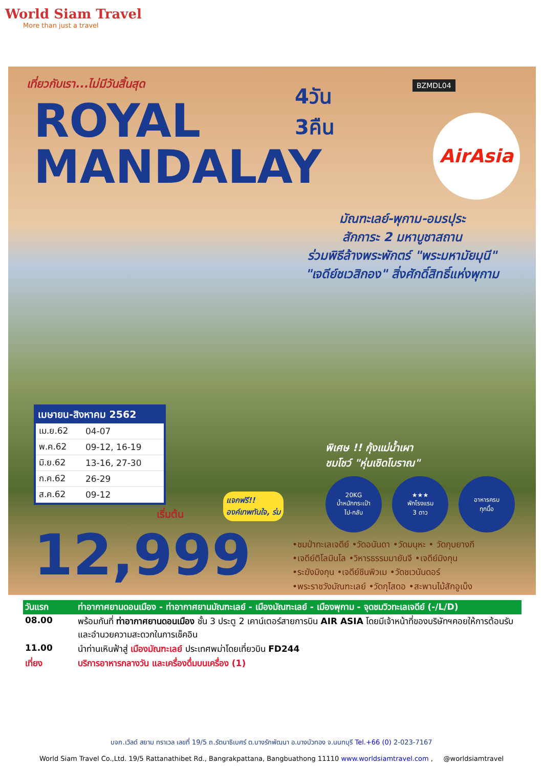World Siam Travel
More than just a travel
เที่ยวกับเรา...ไม่มีวันสิ้นสุด
ROYAL
MANDALAY
4วัน
3คืน
BZMDL04
AirAsia
มัณฑะเลย์-พุกาม-อมรปุระ
สักการะ 2 มหาบูชาสถาน
ร่วมพิธีล้างพระพักตร์ "พระมหามัยมุนี"
"เจดีย์ชเวสิกอง" สิ่งศักดิ์สิทธิ์แห่งพุกาม
เมษายน-สิงหาคม 2562
| เม.ย.62 | 04-07 |
| พ.ค.62 | 09-12, 16-19 |
| มิ.ย.62 | 13-16, 27-30 |
| ก.ค.62 | 26-29 |
| ส.ค.62 | 09-12 |
พิเศษ !! กุ้งแม่น้ำเผา
ชมโชว์ "หุ่นเชิดโบราณ"
แจกฟรี!!
องค์เทพทันใจ, ร่ม
เริ่มต้น
12,999
20KG
น้ำหนักกระเป๋า
ไป-กลับ
★★★
พักโรงแรม
3 ดาว
อาหารครบ
ทุกมื้อ
•ชมป่าทะเลเจดีย์ •วัดอนันดา •วัดมนุหะ • วัดกุบยางกี
•เจดีย์ติโลมินโล •วิหารธรรมมายันจี •เจดีย์มิงกุน
•ระฆังมิงกุน •เจดีย์ชินพิวเม •วัดชเวนันดอร์
•พระราชวังมัณฑะเลย์ •วัดกุโสดอ •สะพานไม้สักอูเบ็ง
| วันแรก | ท่าอากาศยานดอนเมือง - ท่าอากาศยานมัณฑะเลย์ - เมืองมัณฑะเลย์ - เมืองพุกาม - จุดชมวิวทะเลเจดีย์ (-/L/D) |
| 08.00 | พร้อมกันที่ ท่าอากาศยานดอนเมือง ชั้น 3 ประตู 2 เคาน์เตอร์สายการบิน AIR ASIA โดยมีเจ้าหน้าที่ของบริษัทฯคอยให้การต้อนรับและอำนวยความสะดวกในการเช็คอิน |
| 11.00 | นำท่านเหินฟ้าสู่ เมืองมัณฑะเลย์ ประเทศพม่าโดยเที่ยวบิน FD244 |
| เที่ยง | บริการอาหารกลางวัน และเครื่องดื่มบนเครื่อง (1) |
บจก.เวิลด์ สยาม ทราเวล เลขที่ 19/5 ถ.รัตนาธิเบศร์ ต.บางรักพัฒนา อ.บางบัวทอง จ.นนทบุรี Tel.+66 (0) 2-023-7167
World Siam Travel Co.,Ltd. 19/5 Rattanathibet Rd., Bangrakpattana, Bangbuathong 11110 www.worldsiamtravel.com , @worldsiamtravel